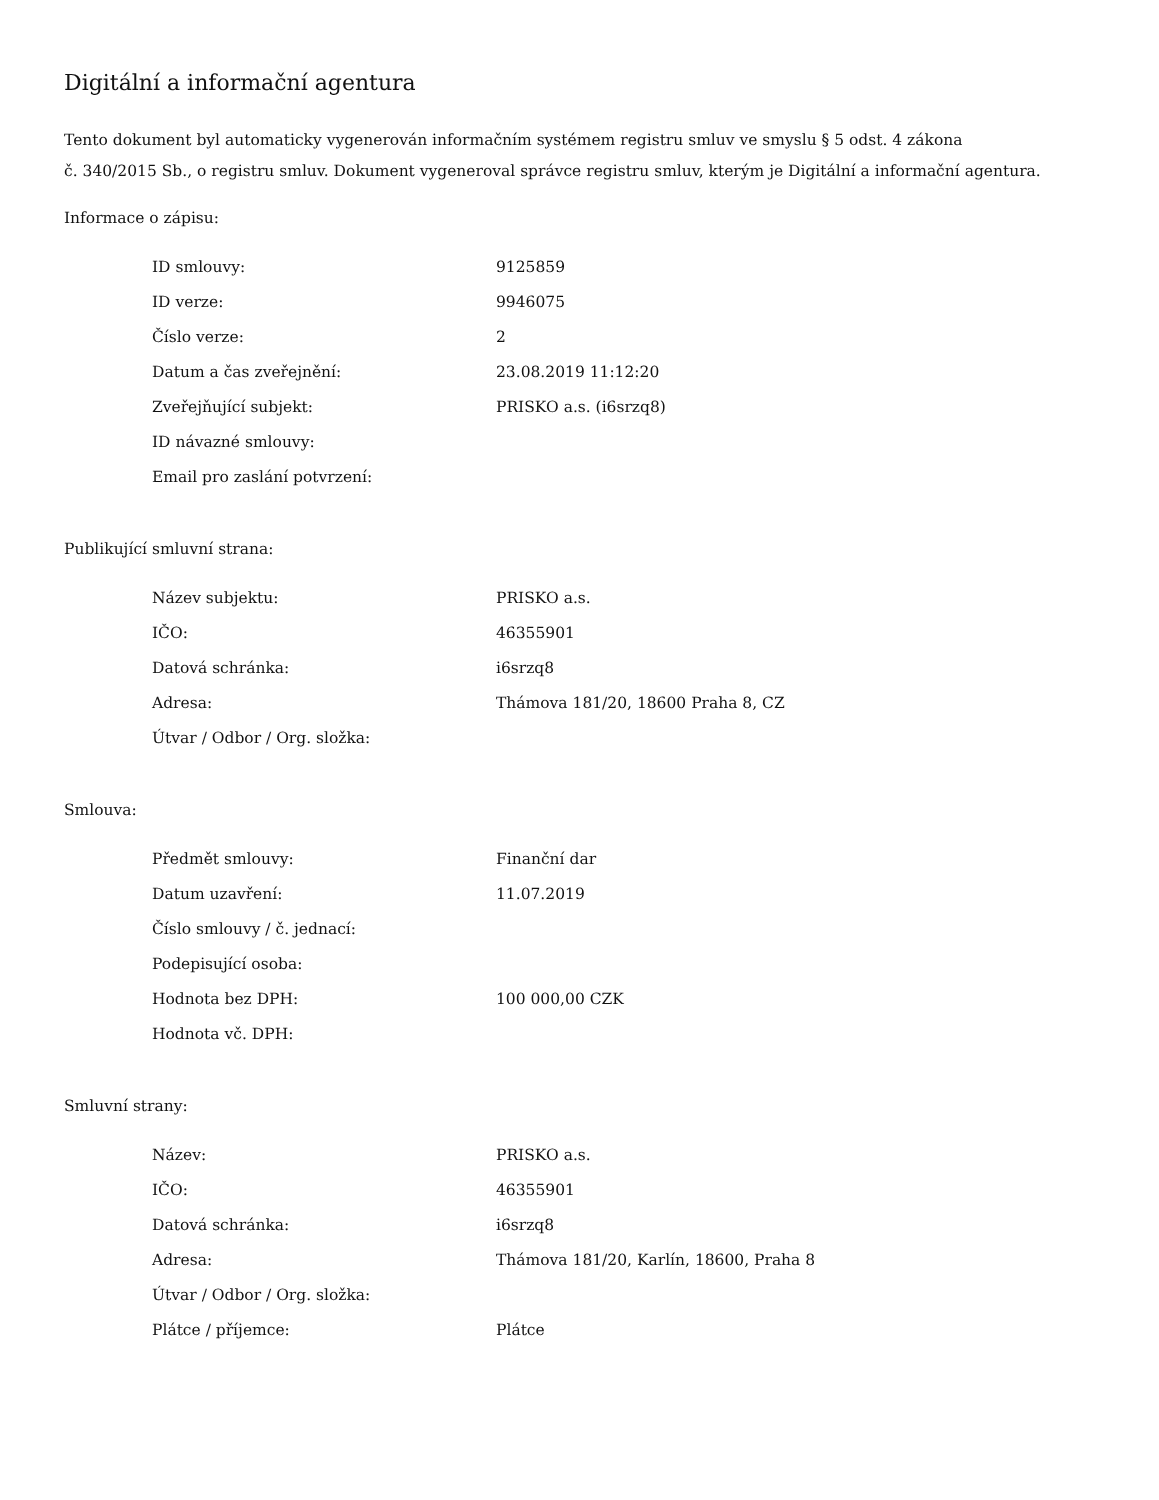Digitální a informační agentura
Tento dokument byl automaticky vygenerován informačním systémem registru smluv ve smyslu § 5 odst. 4 zákona
č. 340/2015 Sb., o registru smluv. Dokument vygeneroval správce registru smluv, kterým je Digitální a informační agentura.
Informace o zápisu:
| ID smlouvy: | 9125859 |
| ID verze: | 9946075 |
| Číslo verze: | 2 |
| Datum a čas zveřejnění: | 23.08.2019 11:12:20 |
| Zveřejňující subjekt: | PRISKO a.s. (i6srzq8) |
| ID návazné smlouvy: | |
| Email pro zaslání potvrzení: | |
Publikující smluvní strana:
| Název subjektu: | PRISKO a.s. |
| IČO: | 46355901 |
| Datová schránka: | i6srzq8 |
| Adresa: | Thámova 181/20, 18600 Praha 8, CZ |
| Útvar / Odbor / Org. složka: | |
Smlouva:
| Předmět smlouvy: | Finanční dar |
| Datum uzavření: | 11.07.2019 |
| Číslo smlouvy / č. jednací: | |
| Podepisující osoba: | |
| Hodnota bez DPH: | 100 000,00 CZK |
| Hodnota vč. DPH: | |
Smluvní strany:
| Název: | PRISKO a.s. |
| IČO: | 46355901 |
| Datová schránka: | i6srzq8 |
| Adresa: | Thámova 181/20, Karlín, 18600, Praha 8 |
| Útvar / Odbor / Org. složka: | |
| Plátce / příjemce: | Plátce |